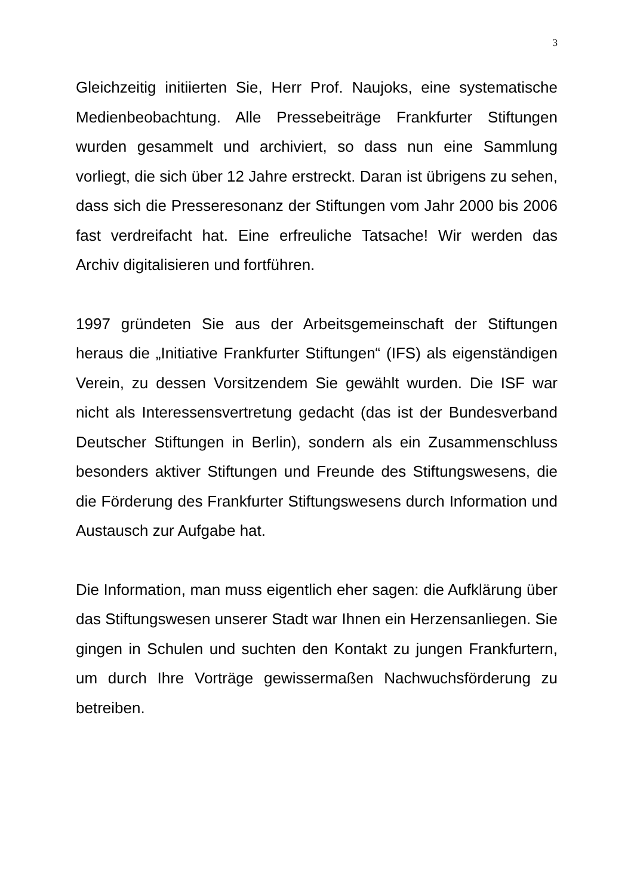3
Gleichzeitig initiierten Sie, Herr Prof. Naujoks, eine systematische Medienbeobachtung. Alle Pressebeiträge Frankfurter Stiftungen wurden gesammelt und archiviert, so dass nun eine Sammlung vorliegt, die sich über 12 Jahre erstreckt. Daran ist übrigens zu sehen, dass sich die Presseresonanz der Stiftungen vom Jahr 2000 bis 2006 fast verdreifacht hat. Eine erfreuliche Tatsache! Wir werden das Archiv digitalisieren und fortführen.
1997 gründeten Sie aus der Arbeitsgemeinschaft der Stiftungen heraus die „Initiative Frankfurter Stiftungen“ (IFS) als eigenständigen Verein, zu dessen Vorsitzendem Sie gewählt wurden. Die ISF war nicht als Interessensvertretung gedacht (das ist der Bundesverband Deutscher Stiftungen in Berlin), sondern als ein Zusammenschluss besonders aktiver Stiftungen und Freunde des Stiftungswesens, die die Förderung des Frankfurter Stiftungswesens durch Information und Austausch zur Aufgabe hat.
Die Information, man muss eigentlich eher sagen: die Aufklärung über das Stiftungswesen unserer Stadt war Ihnen ein Herzensanliegen. Sie gingen in Schulen und suchten den Kontakt zu jungen Frankfurtern, um durch Ihre Vorträge gewissermaßen Nachwuchsförderung zu betreiben.